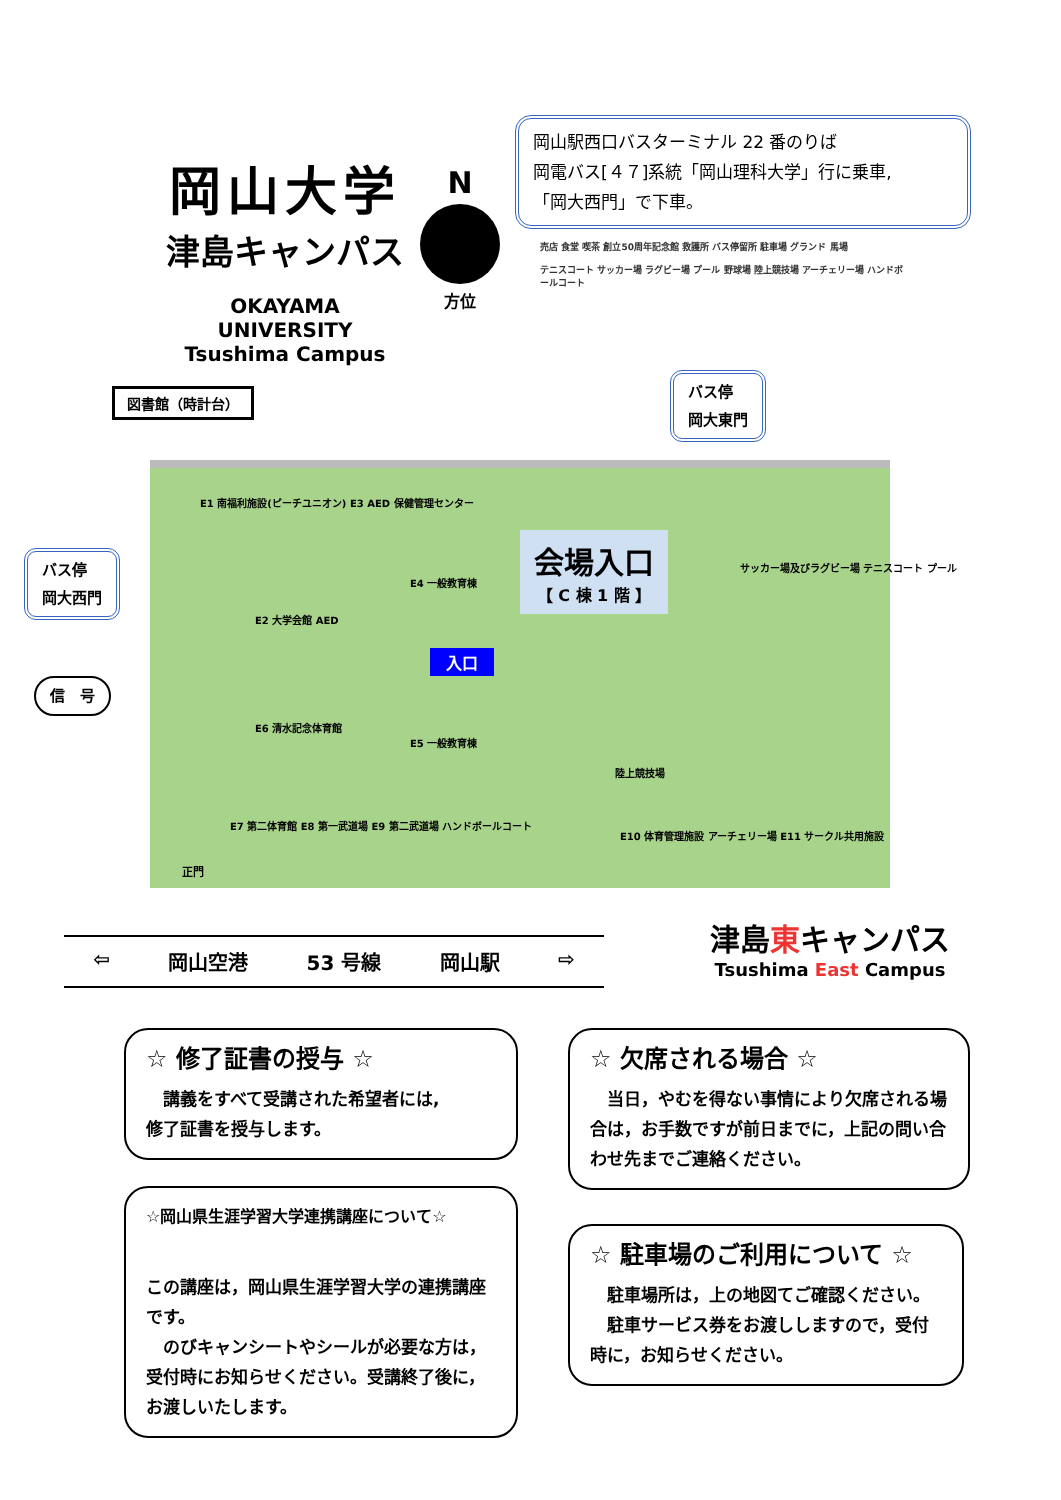岡山大学
津島キャンパス
OKAYAMA UNIVERSITY
Tsushima Campus
N
方位
岡山駅西口バスターミナル 22 番のりば
岡電バス[４７]系統「岡山理科大学」行に乗車,
「岡大西門」で下車。
売店 食堂 喫茶 創立50周年記念館 救護所 バス停留所 駐車場 グランド 馬場
テニスコート サッカー場 ラグビー場 プール 野球場 陸上競技場 アーチェリー場 ハンドボールコート
図書館（時計台）
バス停
岡大東門
バス停
岡大西門
信　号
会場入口
【 C 棟 1 階 】
入口
E1 南福利施設(ピーチユニオン) E3 AED 保健管理センター
E2 大学会館 AED
E4 一般教育棟
E6 清水記念体育館
E5 一般教育棟
E7 第二体育館 E8 第一武道場 E9 第二武道場 ハンドボールコート
陸上競技場
E10 体育管理施設 アーチェリー場 E11 サークル共用施設
サッカー場及びラグビー場 テニスコート プール
正門
⇦ 岡山空港 53 号線 岡山駅 ⇨
津島東キャンパス
Tsushima East Campus
☆ 修了証書の授与 ☆
　講義をすべて受講された希望者には,
修了証書を授与します。
☆ 欠席される場合 ☆
　当日，やむを得ない事情により欠席される場合は，お手数ですが前日までに，上記の問い合わせ先までご連絡ください。
☆岡山県生涯学習大学連携講座について☆
この講座は，岡山県生涯学習大学の連携講座です。
　のびキャンシートやシールが必要な方は，受付時にお知らせください。受講終了後に，お渡しいたします。
☆ 駐車場のご利用について ☆
　駐車場所は，上の地図てご確認ください。
　駐車サービス券をお渡ししますので，受付時に，お知らせください。